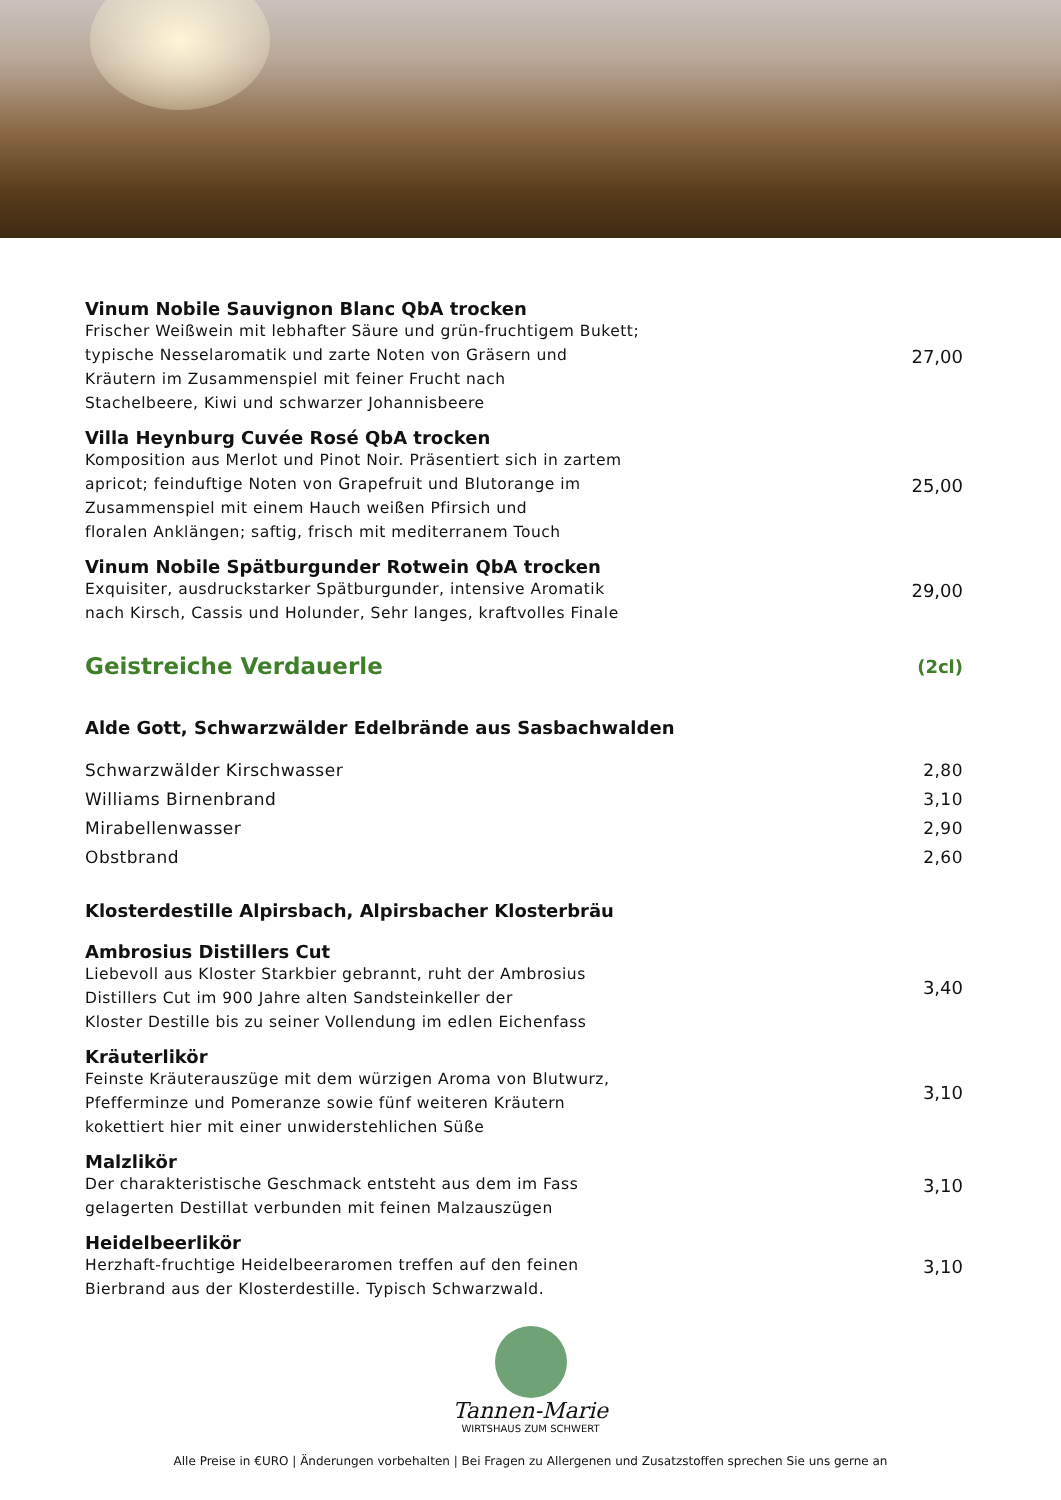Vinum Nobile Sauvignon Blanc QbA trocken
Frischer Weißwein mit lebhafter Säure und grün-fruchtigem Bukett;
typische Nesselaromatik und zarte Noten von Gräsern und
Kräutern im Zusammenspiel mit feiner Frucht nach
Stachelbeere, Kiwi und schwarzer Johannisbeere
27,00
Villa Heynburg Cuvée Rosé QbA trocken
Komposition aus Merlot und Pinot Noir. Präsentiert sich in zartem
apricot; feinduftige Noten von Grapefruit und Blutorange im
Zusammenspiel mit einem Hauch weißen Pfirsich und
floralen Anklängen; saftig, frisch mit mediterranem Touch
25,00
Vinum Nobile Spätburgunder Rotwein QbA trocken
Exquisiter, ausdruckstarker Spätburgunder, intensive Aromatik
nach Kirsch, Cassis und Holunder, Sehr langes, kraftvolles Finale
29,00
Geistreiche Verdauerle
(2cl)
Alde Gott, Schwarzwälder Edelbrände aus Sasbachwalden
Schwarzwälder Kirschwasser 2,80
Williams Birnenbrand 3,10
Mirabellenwasser 2,90
Obstbrand 2,60
Klosterdestille Alpirsbach, Alpirsbacher Klosterbräu
Ambrosius Distillers Cut
Liebevoll aus Kloster Starkbier gebrannt, ruht der Ambrosius
Distillers Cut im 900 Jahre alten Sandsteinkeller der
Kloster Destille bis zu seiner Vollendung im edlen Eichenfass
3,40
Kräuterlikör
Feinste Kräuterauszüge mit dem würzigen Aroma von Blutwurz,
Pfefferminze und Pomeranze sowie fünf weiteren Kräutern
kokettiert hier mit einer unwiderstehlichen Süße
3,10
Malzlikör
Der charakteristische Geschmack entsteht aus dem im Fass
gelagerten Destillat verbunden mit feinen Malzauszügen
3,10
Heidelbeerlikör
Herzhaft-fruchtige Heidelbeeraromen treffen auf den feinen
Bierbrand aus der Klosterdestille. Typisch Schwarzwald.
3,10
Tannen-Marie
WIRTSHAUS ZUM SCHWERT
Alle Preise in €URO | Änderungen vorbehalten | Bei Fragen zu Allergenen und Zusatzstoffen sprechen Sie uns gerne an